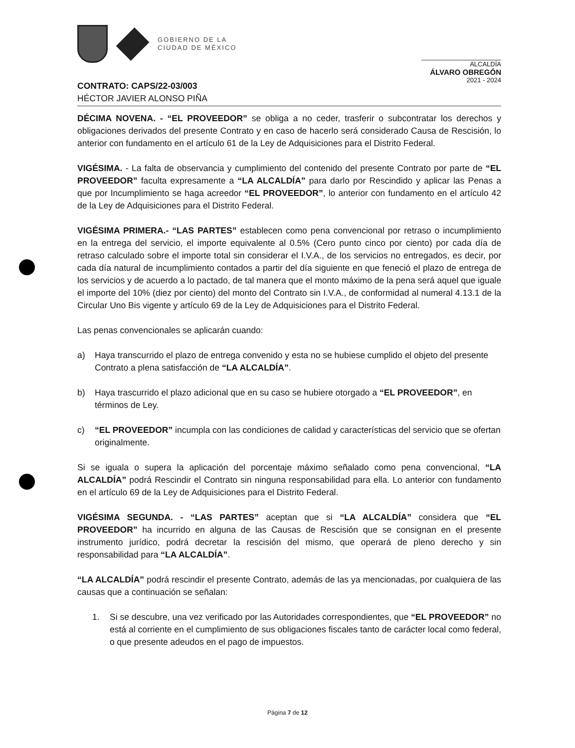GOBIERNO DE LA
CIUDAD DE MÉXICO
ALCALDÍA
ÁLVARO OBREGÓN
2021 - 2024
CONTRATO: CAPS/22-03/003
HÉCTOR JAVIER ALONSO PIÑA
DÉCIMA NOVENA. - “EL PROVEEDOR” se obliga a no ceder, trasferir o subcontratar los derechos y obligaciones derivados del presente Contrato y en caso de hacerlo será considerado Causa de Rescisión, lo anterior con fundamento en el artículo 61 de la Ley de Adquisiciones para el Distrito Federal.
VIGÉSIMA. - La falta de observancia y cumplimiento del contenido del presente Contrato por parte de “EL PROVEEDOR” faculta expresamente a “LA ALCALDÍA” para darlo por Rescindido y aplicar las Penas a que por Incumplimiento se haga acreedor “EL PROVEEDOR”, lo anterior con fundamento en el artículo 42 de la Ley de Adquisiciones para el Distrito Federal.
VIGÉSIMA PRIMERA.- “LAS PARTES” establecen como pena convencional por retraso o incumplimiento en la entrega del servicio, el importe equivalente al 0.5% (Cero punto cinco por ciento) por cada día de retraso calculado sobre el importe total sin considerar el I.V.A., de los servicios no entregados, es decir, por cada día natural de incumplimiento contados a partir del día siguiente en que feneció el plazo de entrega de los servicios y de acuerdo a lo pactado, de tal manera que el monto máximo de la pena será aquel que iguale el importe del 10% (diez por ciento) del monto del Contrato sin I.V.A., de conformidad al numeral 4.13.1 de la Circular Uno Bis vigente y artículo 69 de la Ley de Adquisiciones para el Distrito Federal.
Las penas convencionales se aplicarán cuando:
a) Haya transcurrido el plazo de entrega convenido y esta no se hubiese cumplido el objeto del presente Contrato a plena satisfacción de “LA ALCALDÍA”.
b) Haya trascurrido el plazo adicional que en su caso se hubiere otorgado a “EL PROVEEDOR”, en términos de Ley.
c) “EL PROVEEDOR” incumpla con las condiciones de calidad y características del servicio que se ofertan originalmente.
Si se iguala o supera la aplicación del porcentaje máximo señalado como pena convencional, “LA ALCALDÍA” podrá Rescindir el Contrato sin ninguna responsabilidad para ella. Lo anterior con fundamento en el artículo 69 de la Ley de Adquisiciones para el Distrito Federal.
VIGÉSIMA SEGUNDA. - “LAS PARTES” aceptan que si “LA ALCALDÍA” considera que “EL PROVEEDOR” ha incurrido en alguna de las Causas de Rescisión que se consignan en el presente instrumento jurídico, podrá decretar la rescisión del mismo, que operará de pleno derecho y sin responsabilidad para “LA ALCALDÍA”.
“LA ALCALDÍA” podrá rescindir el presente Contrato, además de las ya mencionadas, por cualquiera de las causas que a continuación se señalan:
1. Si se descubre, una vez verificado por las Autoridades correspondientes, que “EL PROVEEDOR” no está al corriente en el cumplimiento de sus obligaciones fiscales tanto de carácter local como federal, o que presente adeudos en el pago de impuestos.
Página 7 de 12